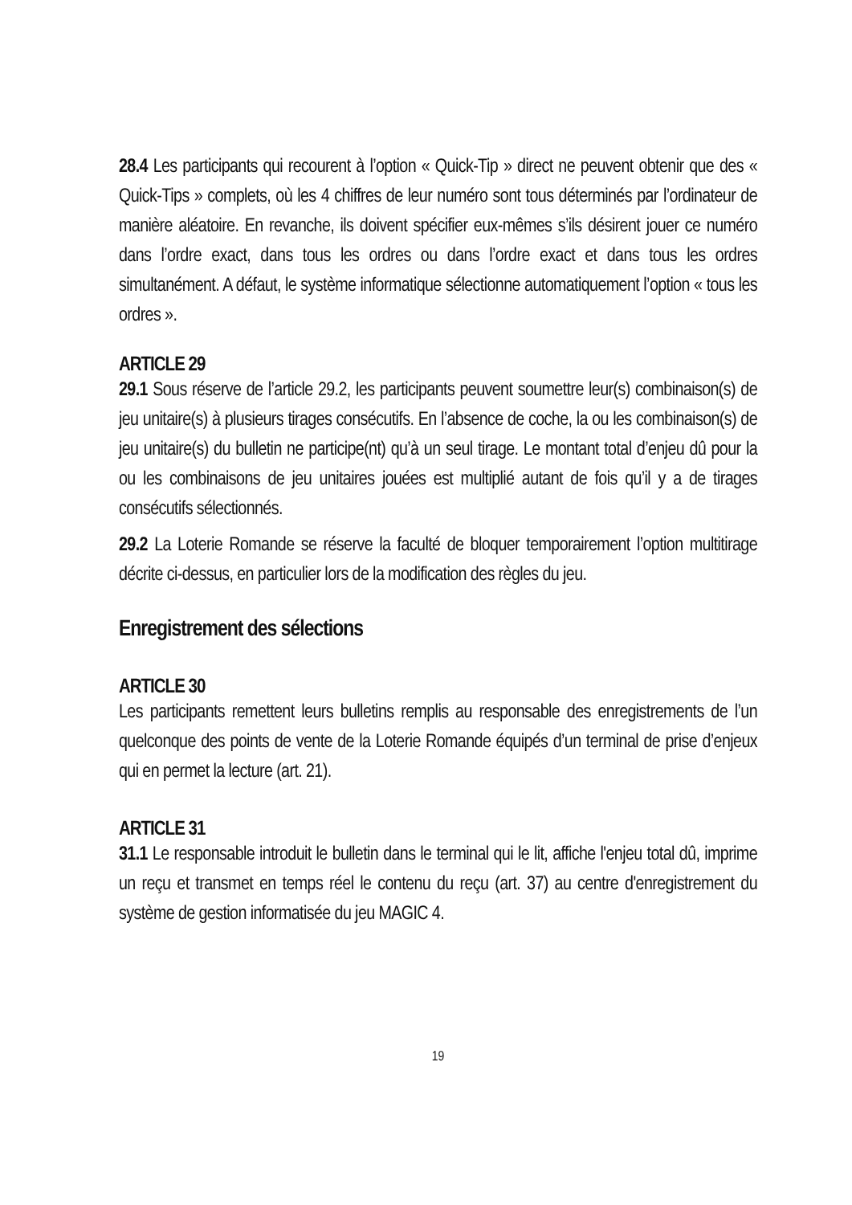28.4 Les participants qui recourent à l’option « Quick-Tip » direct ne peuvent obtenir que des « Quick-Tips » complets, où les 4 chiffres de leur numéro sont tous déterminés par l’ordinateur de manière aléatoire. En revanche, ils doivent spécifier eux-mêmes s’ils désirent jouer ce numéro dans l’ordre exact, dans tous les ordres ou dans l’ordre exact et dans tous les ordres simultanément. A défaut, le système informatique sélectionne automatiquement l’option « tous les ordres ».
ARTICLE 29
29.1 Sous réserve de l’article 29.2, les participants peuvent soumettre leur(s) combinaison(s) de jeu unitaire(s) à plusieurs tirages consécutifs. En l’absence de coche, la ou les combinaison(s) de jeu unitaire(s) du bulletin ne participe(nt) qu’à un seul tirage. Le montant total d’enjeu dû pour la ou les combinaisons de jeu unitaires jouées est multiplié autant de fois qu’il y a de tirages consécutifs sélectionnés.
29.2 La Loterie Romande se réserve la faculté de bloquer temporairement l’option multitirage décrite ci-dessus, en particulier lors de la modification des règles du jeu.
Enregistrement des sélections
ARTICLE 30
Les participants remettent leurs bulletins remplis au responsable des enregistrements de l’un quelconque des points de vente de la Loterie Romande équipés d’un terminal de prise d’enjeux qui en permet la lecture (art. 21).
ARTICLE 31
31.1 Le responsable introduit le bulletin dans le terminal qui le lit, affiche l'enjeu total dû, imprime un reçu et transmet en temps réel le contenu du reçu (art. 37) au centre d'enregistrement du système de gestion informatisée du jeu MAGIC 4.
19